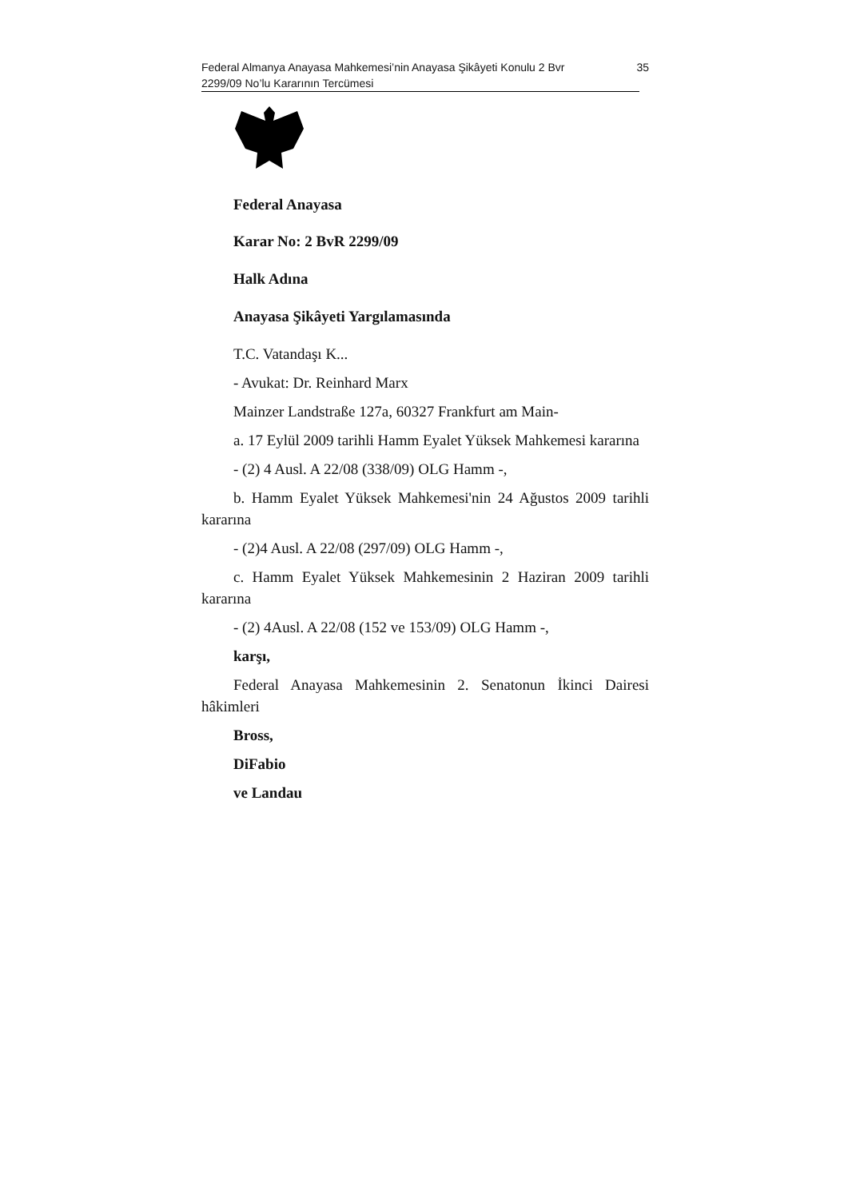Federal Almanya Anayasa Mahkemesi’nin Anayasa Şikâyeti Konulu 2 Bvr 2299/09 No’lu Kararının Tercümesi 35
Federal Anayasa
Karar No: 2 BvR 2299/09
Halk Adına
Anayasa Şikâyeti Yargılamasında
T.C. Vatandaşı K...
- Avukat: Dr. Reinhard Marx
Mainzer Landstraße 127a, 60327 Frankfurt am Main-
a. 17 Eylül 2009 tarihli Hamm Eyalet Yüksek Mahkemesi kararına
- (2) 4 Ausl. A 22/08 (338/09) OLG Hamm -,
b. Hamm Eyalet Yüksek Mahkemesi'nin 24 Ağustos 2009 tarihli kararına
- (2)4 Ausl. A 22/08 (297/09) OLG Hamm -,
c. Hamm Eyalet Yüksek Mahkemesinin 2 Haziran 2009 tarihli kararına
- (2) 4Ausl. A 22/08 (152 ve 153/09) OLG Hamm -,
karşı,
Federal Anayasa Mahkemesinin 2. Senatonun İkinci Dairesi hâkimleri
Bross,
DiFabio
ve Landau